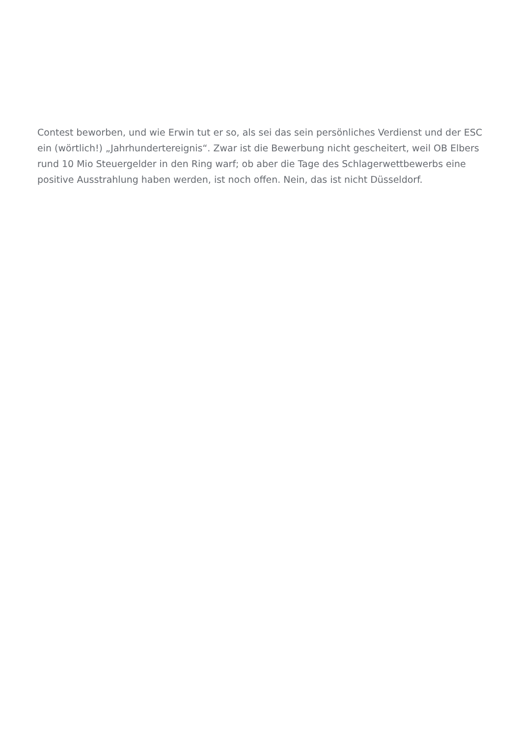Contest beworben, und wie Erwin tut er so, als sei das sein persönliches Verdienst und der ESC ein (wörtlich!) „Jahrhundertereignis“. Zwar ist die Bewerbung nicht gescheitert, weil OB Elbers rund 10 Mio Steuergelder in den Ring warf; ob aber die Tage des Schlagerwettbewerbs eine positive Ausstrahlung haben werden, ist noch offen. Nein, das ist nicht Düsseldorf.